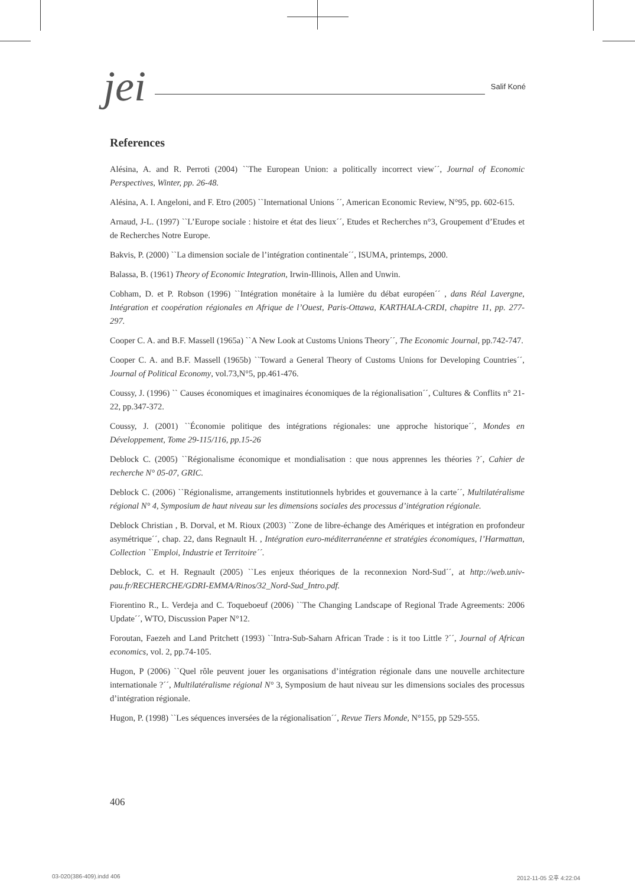jei Salif Koné
References
Alésina, A. and R. Perroti (2004) ``The European Union: a politically incorrect view´´, Journal of Economic Perspectives, Winter, pp. 26-48.
Alésina, A. I. Angeloni, and F. Etro (2005) ``International Unions ´´, American Economic Review, N°95, pp. 602-615.
Arnaud, J-L. (1997) ``L’Europe sociale : histoire et état des lieux´´, Etudes et Recherches n°3, Groupement d’Etudes et de Recherches Notre Europe.
Bakvis, P. (2000) ``La dimension sociale de l’intégration continentale´´, ISUMA, printemps, 2000.
Balassa, B. (1961) Theory of Economic Integration, Irwin-Illinois, Allen and Unwin.
Cobham, D. et P. Robson (1996) ``Intégration monétaire à la lumière du débat européen´´ , dans Réal Lavergne, Intégration et coopération régionales en Afrique de l’Ouest, Paris-Ottawa, KARTHALA-CRDI, chapitre 11, pp. 277-297.
Cooper C. A. and B.F. Massell (1965a) ``A New Look at Customs Unions Theory´´, The Economic Journal, pp.742-747.
Cooper C. A. and B.F. Massell (1965b) ``Toward a General Theory of Customs Unions for Developing Countries´´, Journal of Political Economy, vol.73,N°5, pp.461-476.
Coussy, J. (1996) `` Causes économiques et imaginaires économiques de la régionalisation´´, Cultures & Conflits n° 21-22, pp.347-372.
Coussy, J. (2001) ``Économie politique des intégrations régionales: une approche historique´´, Mondes en Développement, Tome 29-115/116, pp.15-26
Deblock C. (2005) ``Régionalisme économique et mondialisation : que nous apprennes les théories ?´, Cahier de recherche N° 05-07, GRIC.
Deblock C. (2006) ``Régionalisme, arrangements institutionnels hybrides et gouvernance à la carte´´, Multilatéralisme régional N° 4, Symposium de haut niveau sur les dimensions sociales des processus d’intégration régionale.
Deblock Christian , B. Dorval, et M. Rioux (2003) ``Zone de libre-échange des Amériques et intégration en profondeur asymétrique´´, chap. 22, dans Regnault H. , Intégration euro-méditerranéenne et stratégies économiques, l’Harmattan, Collection ``Emploi, Industrie et Territoire´´.
Deblock, C. et H. Regnault (2005) ``Les enjeux théoriques de la reconnexion Nord-Sud´´, at http://web.univ-pau.fr/RECHERCHE/GDRI-EMMA/Rinos/32_Nord-Sud_Intro.pdf.
Fiorentino R., L. Verdeja and C. Toqueboeuf (2006) ``The Changing Landscape of Regional Trade Agreements: 2006 Update´´, WTO, Discussion Paper N°12.
Foroutan, Faezeh and Land Pritchett (1993) ``Intra-Sub-Saharn African Trade : is it too Little ?´´, Journal of African economics, vol. 2, pp.74-105.
Hugon, P (2006) ``Quel rôle peuvent jouer les organisations d’intégration régionale dans une nouvelle architecture internationale ?´´, Multilatéralisme régional N° 3, Symposium de haut niveau sur les dimensions sociales des processus d’intégration régionale.
Hugon, P. (1998) ``Les séquences inversées de la régionalisation´´, Revue Tiers Monde, N°155, pp 529-555.
406
03-020(386-409).indd 406 2012-11-05 오후 4:22:04